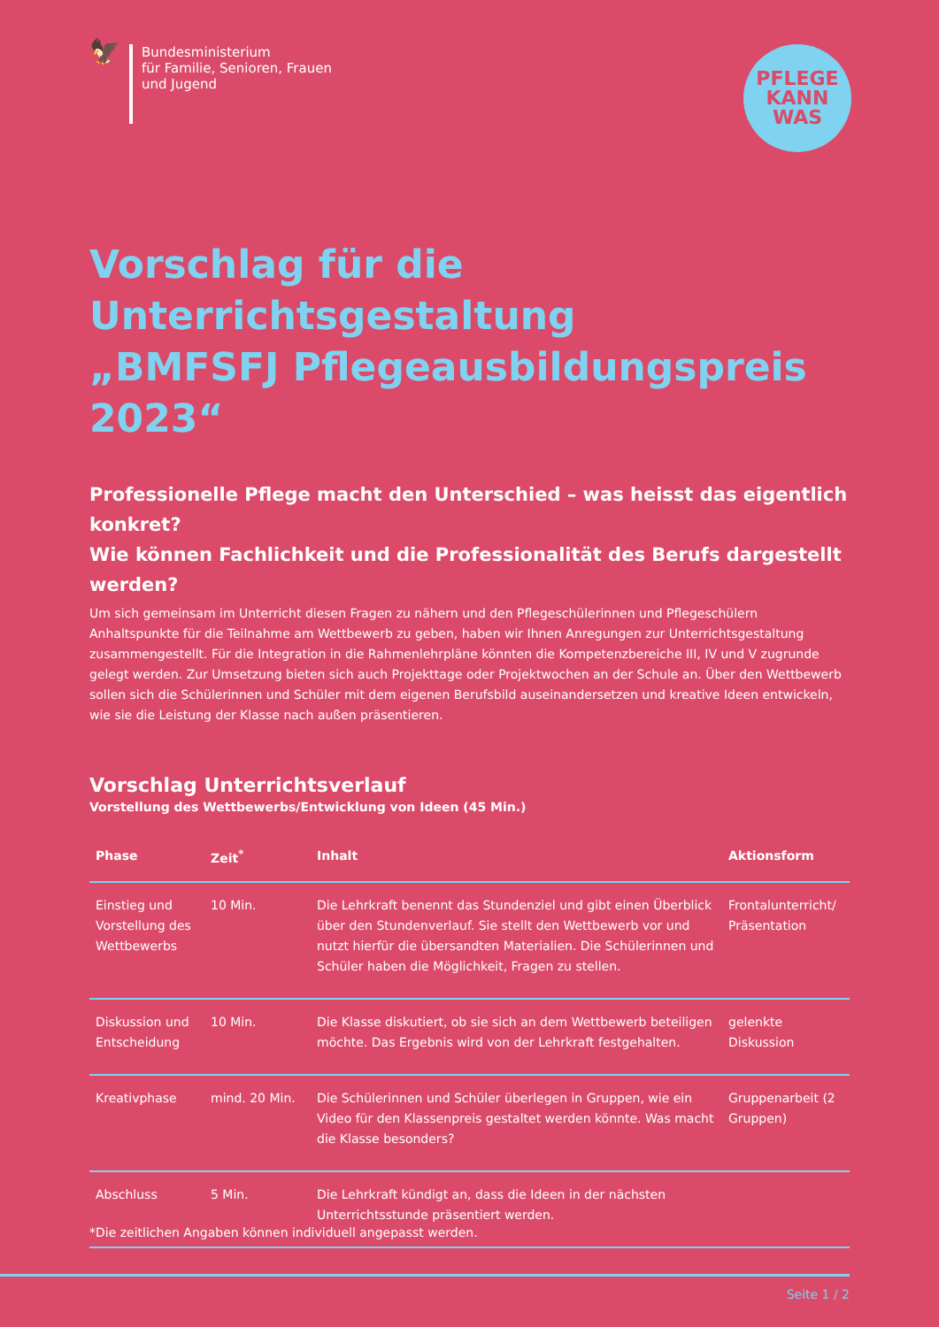🦅
Bundesministerium
für Familie, Senioren, Frauen
und Jugend
PFLEGE
KANN
WAS
Vorschlag für die Unterrichtsgestaltung
„BMFSFJ Pflegeausbildungspreis 2023“
Professionelle Pflege macht den Unterschied – was heisst das eigentlich konkret?
Wie können Fachlichkeit und die Professionalität des Berufs dargestellt werden?
Um sich gemeinsam im Unterricht diesen Fragen zu nähern und den Pflegeschülerinnen und Pflegeschülern Anhaltspunkte für die Teilnahme am Wettbewerb zu geben, haben wir Ihnen Anregungen zur Unterrichtsgestaltung zusammengestellt. Für die Integration in die Rahmenlehrpläne könnten die Kompetenzbereiche III, IV und V zugrunde gelegt werden. Zur Umsetzung bieten sich auch Projekttage oder Projektwochen an der Schule an. Über den Wettbewerb sollen sich die Schülerinnen und Schüler mit dem eigenen Berufsbild auseinandersetzen und kreative Ideen entwickeln, wie sie die Leistung der Klasse nach außen präsentieren.
Vorschlag Unterrichtsverlauf
Vorstellung des Wettbewerbs/Entwicklung von Ideen (45 Min.)
| Phase | Zeit<sup>*</sup> | Inhalt | Aktionsform |
| --- | --- | --- | --- |
| Einstieg und Vorstellung des Wettbewerbs | 10 Min. | Die Lehrkraft benennt das Stundenziel und gibt einen Überblick über den Stundenverlauf. Sie stellt den Wettbewerb vor und nutzt hierfür die übersandten Materialien. Die Schülerinnen und Schüler haben die Möglichkeit, Fragen zu stellen. | Frontalunterricht/ Präsentation |
| Diskussion und Entscheidung | 10 Min. | Die Klasse diskutiert, ob sie sich an dem Wettbewerb beteiligen möchte. Das Ergebnis wird von der Lehrkraft festgehalten. | gelenkte Diskussion |
| Kreativphase | mind. 20 Min. | Die Schülerinnen und Schüler überlegen in Gruppen, wie ein Video für den Klassenpreis gestaltet werden könnte. Was macht die Klasse besonders? | Gruppenarbeit (2 Gruppen) |
| Abschluss | 5 Min. | Die Lehrkraft kündigt an, dass die Ideen in der nächsten Unterrichtsstunde präsentiert werden. | |
*Die zeitlichen Angaben können individuell angepasst werden.
Seite 1 / 2